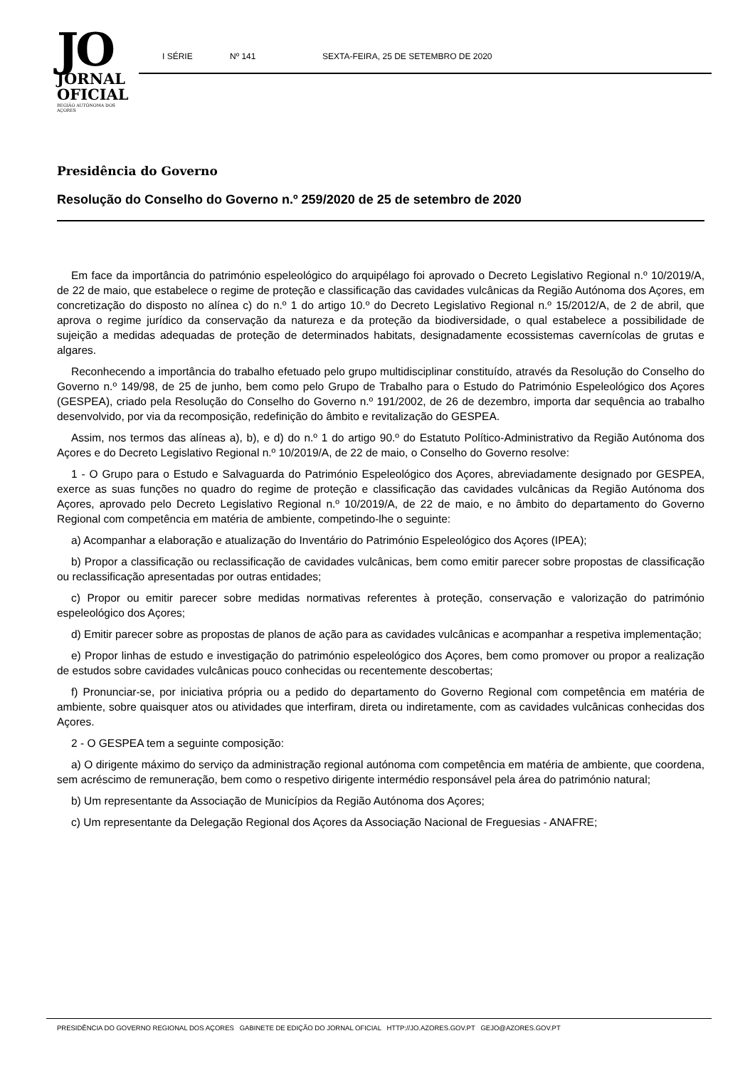JO
JORNAL
OFICIAL
REGIÃO AUTÓNOMA DOS AÇORES
I SÉRIE Nº 141 SEXTA-FEIRA, 25 DE SETEMBRO DE 2020
Presidência do Governo
Resolução do Conselho do Governo n.º 259/2020 de 25 de setembro de 2020
Em face da importância do património espeleológico do arquipélago foi aprovado o Decreto Legislativo Regional n.º 10/2019/A, de 22 de maio, que estabelece o regime de proteção e classificação das cavidades vulcânicas da Região Autónoma dos Açores, em concretização do disposto no alínea c) do n.º 1 do artigo 10.º do Decreto Legislativo Regional n.º 15/2012/A, de 2 de abril, que aprova o regime jurídico da conservação da natureza e da proteção da biodiversidade, o qual estabelece a possibilidade de sujeição a medidas adequadas de proteção de determinados habitats, designadamente ecossistemas cavernícolas de grutas e algares.
Reconhecendo a importância do trabalho efetuado pelo grupo multidisciplinar constituído, através da Resolução do Conselho do Governo n.º 149/98, de 25 de junho, bem como pelo Grupo de Trabalho para o Estudo do Património Espeleológico dos Açores (GESPEA), criado pela Resolução do Conselho do Governo n.º 191/2002, de 26 de dezembro, importa dar sequência ao trabalho desenvolvido, por via da recomposição, redefinição do âmbito e revitalização do GESPEA.
Assim, nos termos das alíneas a), b), e d) do n.º 1 do artigo 90.º do Estatuto Político-Administrativo da Região Autónoma dos Açores e do Decreto Legislativo Regional n.º 10/2019/A, de 22 de maio, o Conselho do Governo resolve:
1 - O Grupo para o Estudo e Salvaguarda do Património Espeleológico dos Açores, abreviadamente designado por GESPEA, exerce as suas funções no quadro do regime de proteção e classificação das cavidades vulcânicas da Região Autónoma dos Açores, aprovado pelo Decreto Legislativo Regional n.º 10/2019/A, de 22 de maio, e no âmbito do departamento do Governo Regional com competência em matéria de ambiente, competindo-lhe o seguinte:
a) Acompanhar a elaboração e atualização do Inventário do Património Espeleológico dos Açores (IPEA);
b) Propor a classificação ou reclassificação de cavidades vulcânicas, bem como emitir parecer sobre propostas de classificação ou reclassificação apresentadas por outras entidades;
c) Propor ou emitir parecer sobre medidas normativas referentes à proteção, conservação e valorização do património espeleológico dos Açores;
d) Emitir parecer sobre as propostas de planos de ação para as cavidades vulcânicas e acompanhar a respetiva implementação;
e) Propor linhas de estudo e investigação do património espeleológico dos Açores, bem como promover ou propor a realização de estudos sobre cavidades vulcânicas pouco conhecidas ou recentemente descobertas;
f) Pronunciar-se, por iniciativa própria ou a pedido do departamento do Governo Regional com competência em matéria de ambiente, sobre quaisquer atos ou atividades que interfiram, direta ou indiretamente, com as cavidades vulcânicas conhecidas dos Açores.
2 - O GESPEA tem a seguinte composição:
a) O dirigente máximo do serviço da administração regional autónoma com competência em matéria de ambiente, que coordena, sem acréscimo de remuneração, bem como o respetivo dirigente intermédio responsável pela área do património natural;
b) Um representante da Associação de Municípios da Região Autónoma dos Açores;
c) Um representante da Delegação Regional dos Açores da Associação Nacional de Freguesias - ANAFRE;
PRESIDÊNCIA DO GOVERNO REGIONAL DOS AÇORES GABINETE DE EDIÇÃO DO JORNAL OFICIAL HTTP://JO.AZORES.GOV.PT GEJO@AZORES.GOV.PT